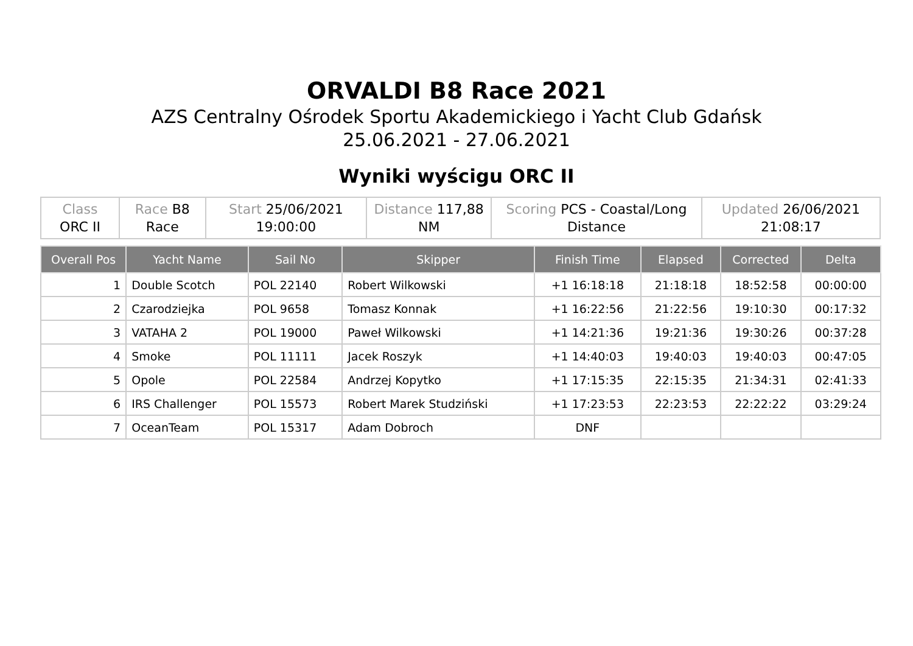ORVALDI B8 Race 2021
AZS Centralny Ośrodek Sportu Akademickiego i Yacht Club Gdańsk
25.06.2021 - 27.06.2021
Wyniki wyścigu ORC II
| Class ORC II | Race B8 Race | Start 25/06/2021 19:00:00 | Distance 117,88 NM | Scoring PCS - Coastal/Long Distance | Updated 26/06/2021 21:08:17 |
| Overall Pos | Yacht Name | Sail No | Skipper | Finish Time | Elapsed | Corrected | Delta |
| --- | --- | --- | --- | --- | --- | --- | --- |
| 1 | Double Scotch | POL 22140 | Robert Wilkowski | +1 16:18:18 | 21:18:18 | 18:52:58 | 00:00:00 |
| 2 | Czarodziejka | POL 9658 | Tomasz Konnak | +1 16:22:56 | 21:22:56 | 19:10:30 | 00:17:32 |
| 3 | VATAHA 2 | POL 19000 | Paweł Wilkowski | +1 14:21:36 | 19:21:36 | 19:30:26 | 00:37:28 |
| 4 | Smoke | POL 11111 | Jacek Roszyk | +1 14:40:03 | 19:40:03 | 19:40:03 | 00:47:05 |
| 5 | Opole | POL 22584 | Andrzej Kopytko | +1 17:15:35 | 22:15:35 | 21:34:31 | 02:41:33 |
| 6 | IRS Challenger | POL 15573 | Robert Marek Studziński | +1 17:23:53 | 22:23:53 | 22:22:22 | 03:29:24 |
| 7 | OceanTeam | POL 15317 | Adam Dobroch | DNF | | | |